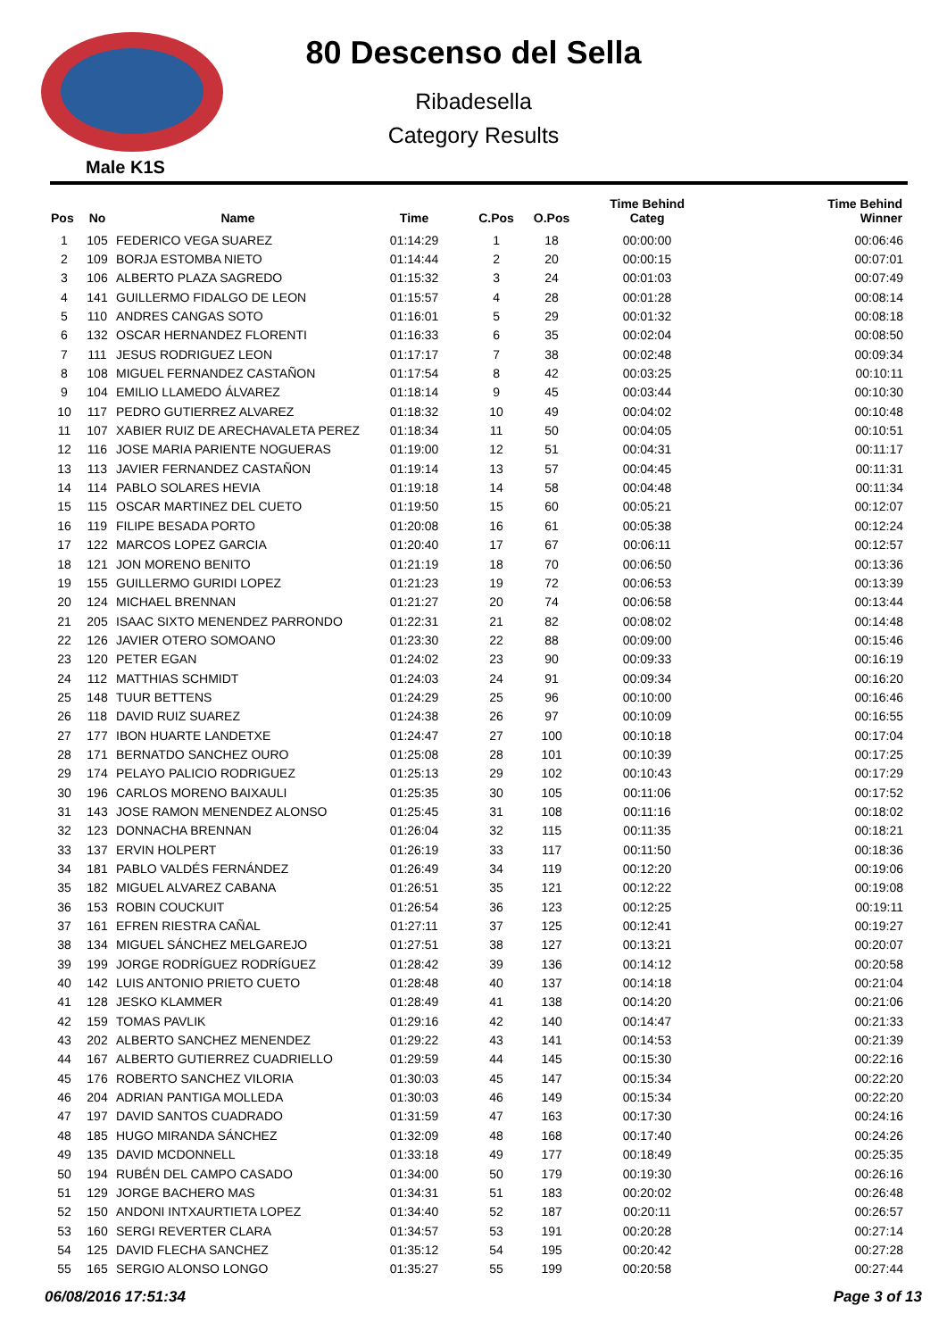80 Descenso del Sella
Ribadesella
Category Results
Male K1S
| Pos | No | Name | Time | C.Pos | O.Pos | Time Behind Categ | Time Behind Winner |
| --- | --- | --- | --- | --- | --- | --- | --- |
| 1 | 105 | FEDERICO VEGA SUAREZ | 01:14:29 | 1 | 18 | 00:00:00 | 00:06:46 |
| 2 | 109 | BORJA ESTOMBA NIETO | 01:14:44 | 2 | 20 | 00:00:15 | 00:07:01 |
| 3 | 106 | ALBERTO PLAZA SAGREDO | 01:15:32 | 3 | 24 | 00:01:03 | 00:07:49 |
| 4 | 141 | GUILLERMO FIDALGO DE LEON | 01:15:57 | 4 | 28 | 00:01:28 | 00:08:14 |
| 5 | 110 | ANDRES CANGAS SOTO | 01:16:01 | 5 | 29 | 00:01:32 | 00:08:18 |
| 6 | 132 | OSCAR HERNANDEZ FLORENTI | 01:16:33 | 6 | 35 | 00:02:04 | 00:08:50 |
| 7 | 111 | JESUS RODRIGUEZ LEON | 01:17:17 | 7 | 38 | 00:02:48 | 00:09:34 |
| 8 | 108 | MIGUEL FERNANDEZ CASTAÑON | 01:17:54 | 8 | 42 | 00:03:25 | 00:10:11 |
| 9 | 104 | EMILIO LLAMEDO ÁLVAREZ | 01:18:14 | 9 | 45 | 00:03:44 | 00:10:30 |
| 10 | 117 | PEDRO GUTIERREZ ALVAREZ | 01:18:32 | 10 | 49 | 00:04:02 | 00:10:48 |
| 11 | 107 | XABIER RUIZ DE ARECHAVALETA PEREZ | 01:18:34 | 11 | 50 | 00:04:05 | 00:10:51 |
| 12 | 116 | JOSE MARIA PARIENTE NOGUERAS | 01:19:00 | 12 | 51 | 00:04:31 | 00:11:17 |
| 13 | 113 | JAVIER FERNANDEZ CASTAÑON | 01:19:14 | 13 | 57 | 00:04:45 | 00:11:31 |
| 14 | 114 | PABLO SOLARES HEVIA | 01:19:18 | 14 | 58 | 00:04:48 | 00:11:34 |
| 15 | 115 | OSCAR MARTINEZ DEL CUETO | 01:19:50 | 15 | 60 | 00:05:21 | 00:12:07 |
| 16 | 119 | FILIPE BESADA PORTO | 01:20:08 | 16 | 61 | 00:05:38 | 00:12:24 |
| 17 | 122 | MARCOS LOPEZ GARCIA | 01:20:40 | 17 | 67 | 00:06:11 | 00:12:57 |
| 18 | 121 | JON MORENO BENITO | 01:21:19 | 18 | 70 | 00:06:50 | 00:13:36 |
| 19 | 155 | GUILLERMO GURIDI LOPEZ | 01:21:23 | 19 | 72 | 00:06:53 | 00:13:39 |
| 20 | 124 | MICHAEL BRENNAN | 01:21:27 | 20 | 74 | 00:06:58 | 00:13:44 |
| 21 | 205 | ISAAC SIXTO MENENDEZ PARRONDO | 01:22:31 | 21 | 82 | 00:08:02 | 00:14:48 |
| 22 | 126 | JAVIER OTERO SOMOANO | 01:23:30 | 22 | 88 | 00:09:00 | 00:15:46 |
| 23 | 120 | PETER EGAN | 01:24:02 | 23 | 90 | 00:09:33 | 00:16:19 |
| 24 | 112 | MATTHIAS SCHMIDT | 01:24:03 | 24 | 91 | 00:09:34 | 00:16:20 |
| 25 | 148 | TUUR BETTENS | 01:24:29 | 25 | 96 | 00:10:00 | 00:16:46 |
| 26 | 118 | DAVID RUIZ SUAREZ | 01:24:38 | 26 | 97 | 00:10:09 | 00:16:55 |
| 27 | 177 | IBON HUARTE LANDETXE | 01:24:47 | 27 | 100 | 00:10:18 | 00:17:04 |
| 28 | 171 | BERNATDO SANCHEZ OURO | 01:25:08 | 28 | 101 | 00:10:39 | 00:17:25 |
| 29 | 174 | PELAYO PALICIO RODRIGUEZ | 01:25:13 | 29 | 102 | 00:10:43 | 00:17:29 |
| 30 | 196 | CARLOS MORENO BAIXAULI | 01:25:35 | 30 | 105 | 00:11:06 | 00:17:52 |
| 31 | 143 | JOSE RAMON MENENDEZ ALONSO | 01:25:45 | 31 | 108 | 00:11:16 | 00:18:02 |
| 32 | 123 | DONNACHA BRENNAN | 01:26:04 | 32 | 115 | 00:11:35 | 00:18:21 |
| 33 | 137 | ERVIN HOLPERT | 01:26:19 | 33 | 117 | 00:11:50 | 00:18:36 |
| 34 | 181 | PABLO VALDÉS FERNÁNDEZ | 01:26:49 | 34 | 119 | 00:12:20 | 00:19:06 |
| 35 | 182 | MIGUEL ALVAREZ CABANA | 01:26:51 | 35 | 121 | 00:12:22 | 00:19:08 |
| 36 | 153 | ROBIN COUCKUIT | 01:26:54 | 36 | 123 | 00:12:25 | 00:19:11 |
| 37 | 161 | EFREN RIESTRA CAÑAL | 01:27:11 | 37 | 125 | 00:12:41 | 00:19:27 |
| 38 | 134 | MIGUEL SÁNCHEZ MELGAREJO | 01:27:51 | 38 | 127 | 00:13:21 | 00:20:07 |
| 39 | 199 | JORGE RODRÍGUEZ RODRÍGUEZ | 01:28:42 | 39 | 136 | 00:14:12 | 00:20:58 |
| 40 | 142 | LUIS ANTONIO PRIETO CUETO | 01:28:48 | 40 | 137 | 00:14:18 | 00:21:04 |
| 41 | 128 | JESKO KLAMMER | 01:28:49 | 41 | 138 | 00:14:20 | 00:21:06 |
| 42 | 159 | TOMAS PAVLIK | 01:29:16 | 42 | 140 | 00:14:47 | 00:21:33 |
| 43 | 202 | ALBERTO SANCHEZ MENENDEZ | 01:29:22 | 43 | 141 | 00:14:53 | 00:21:39 |
| 44 | 167 | ALBERTO GUTIERREZ CUADRIELLO | 01:29:59 | 44 | 145 | 00:15:30 | 00:22:16 |
| 45 | 176 | ROBERTO SANCHEZ VILORIA | 01:30:03 | 45 | 147 | 00:15:34 | 00:22:20 |
| 46 | 204 | ADRIAN PANTIGA MOLLEDA | 01:30:03 | 46 | 149 | 00:15:34 | 00:22:20 |
| 47 | 197 | DAVID SANTOS CUADRADO | 01:31:59 | 47 | 163 | 00:17:30 | 00:24:16 |
| 48 | 185 | HUGO MIRANDA SÁNCHEZ | 01:32:09 | 48 | 168 | 00:17:40 | 00:24:26 |
| 49 | 135 | DAVID MCDONNELL | 01:33:18 | 49 | 177 | 00:18:49 | 00:25:35 |
| 50 | 194 | RUBÉN DEL CAMPO CASADO | 01:34:00 | 50 | 179 | 00:19:30 | 00:26:16 |
| 51 | 129 | JORGE BACHERO MAS | 01:34:31 | 51 | 183 | 00:20:02 | 00:26:48 |
| 52 | 150 | ANDONI INTXAURTIETA LOPEZ | 01:34:40 | 52 | 187 | 00:20:11 | 00:26:57 |
| 53 | 160 | SERGI REVERTER CLARA | 01:34:57 | 53 | 191 | 00:20:28 | 00:27:14 |
| 54 | 125 | DAVID FLECHA SANCHEZ | 01:35:12 | 54 | 195 | 00:20:42 | 00:27:28 |
| 55 | 165 | SERGIO ALONSO LONGO | 01:35:27 | 55 | 199 | 00:20:58 | 00:27:44 |
06/08/2016 17:51:34 Page 3 of 13